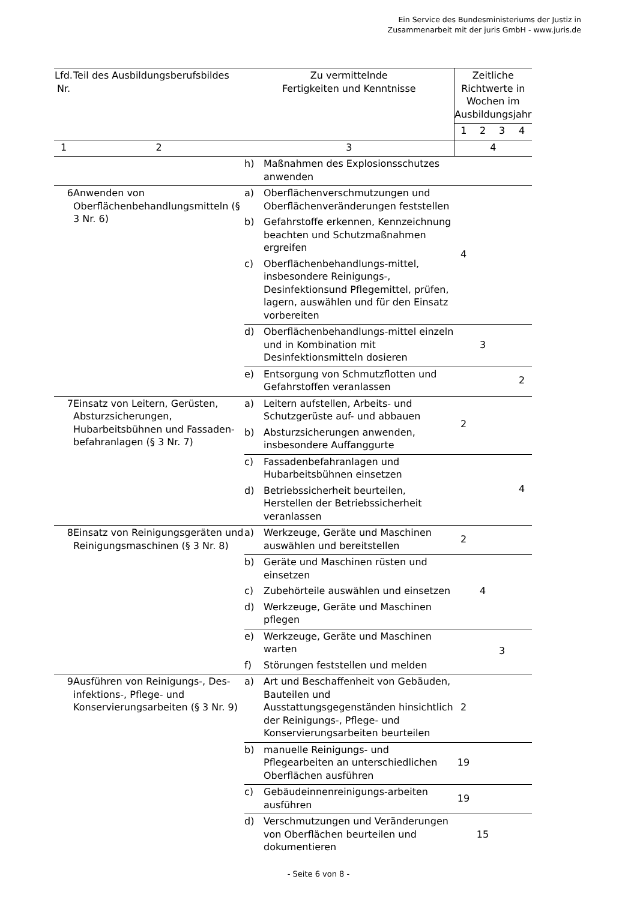Ein Service des Bundesministeriums der Justiz in
Zusammenarbeit mit der juris GmbH - www.juris.de
| Lfd. Nr. | Teil des Ausbildungsberufsbildes | Zu vermittelnde Fertigkeiten und Kenntnisse | | Zeitliche Richtwerte in Wochen im Ausbildungsjahr | | | |
| --- | --- | --- | --- | --- | --- | --- | --- |
| | | | | 1 | 2 | 3 | 4 |
| 1 | 2 | 3 | | 4 | | | |
| | | h) | Maßnahmen des Explosionsschutzes anwenden | | | | |
| 6 | Anwenden von Oberflächenbehandlungsmitteln (§ 3 Nr. 6) | a) | Oberflächenverschmutzungen und Oberflächenveränderungen feststellen | 4 | | | |
| | | b) | Gefahrstoffe erkennen, Kennzeichnung beachten und Schutzmaßnahmen ergreifen | | | | |
| | | c) | Oberflächenbehandlungs-mittel, insbesondere Reinigungs-, Desinfektionsund Pflegemittel, prüfen, lagern, auswählen und für den Einsatz vorbereiten | | | | |
| | | d) | Oberflächenbehandlungs-mittel einzeln und in Kombination mit Desinfektionsmitteln dosieren | | 3 | | |
| | | e) | Entsorgung von Schmutzflotten und Gefahrstoffen veranlassen | | | | 2 |
| 7 | Einsatz von Leitern, Gerüsten, Absturzsicherungen, Hubarbeitsbühnen und Fassaden-befahranlagen (§ 3 Nr. 7) | a) | Leitern aufstellen, Arbeits- und Schutzgerüste auf- und abbauen | 2 | | | |
| | | b) | Absturzsicherungen anwenden, insbesondere Auffanggurte | | | | |
| | | c) | Fassadenbefahranlagen und Hubarbeitsbühnen einsetzen | | | | 4 |
| | | d) | Betriebssicherheit beurteilen, Herstellen der Betriebssicherheit veranlassen | | | | |
| 8 | Einsatz von Reinigungsgeräten und Reinigungsmaschinen (§ 3 Nr. 8) | a) | Werkzeuge, Geräte und Maschinen auswählen und bereitstellen | 2 | | | |
| | | b) | Geräte und Maschinen rüsten und einsetzen | | 4 | | |
| | | c) | Zubehörteile auswählen und einsetzen | | | | |
| | | d) | Werkzeuge, Geräte und Maschinen pflegen | | | | |
| | | e) | Werkzeuge, Geräte und Maschinen warten | | | 3 | |
| | | f) | Störungen feststellen und melden | | | | |
| 9 | Ausführen von Reinigungs-, Des- infektions-, Pflege- und Konservierungsarbeiten (§ 3 Nr. 9) | a) | Art und Beschaffenheit von Gebäuden, Bauteilen und Ausstattungsgegenständen hinsichtlich der Reinigungs-, Pflege- und Konservierungsarbeiten beurteilen | 2 | | | |
| | | b) | manuelle Reinigungs- und Pflegearbeiten an unterschiedlichen Oberflächen ausführen | 19 | | | |
| | | c) | Gebäudeinnenreinigungs-arbeiten ausführen | 19 | | | |
| | | d) | Verschmutzungen und Veränderungen von Oberflächen beurteilen und dokumentieren | | 15 | | |
- Seite 6 von 8 -